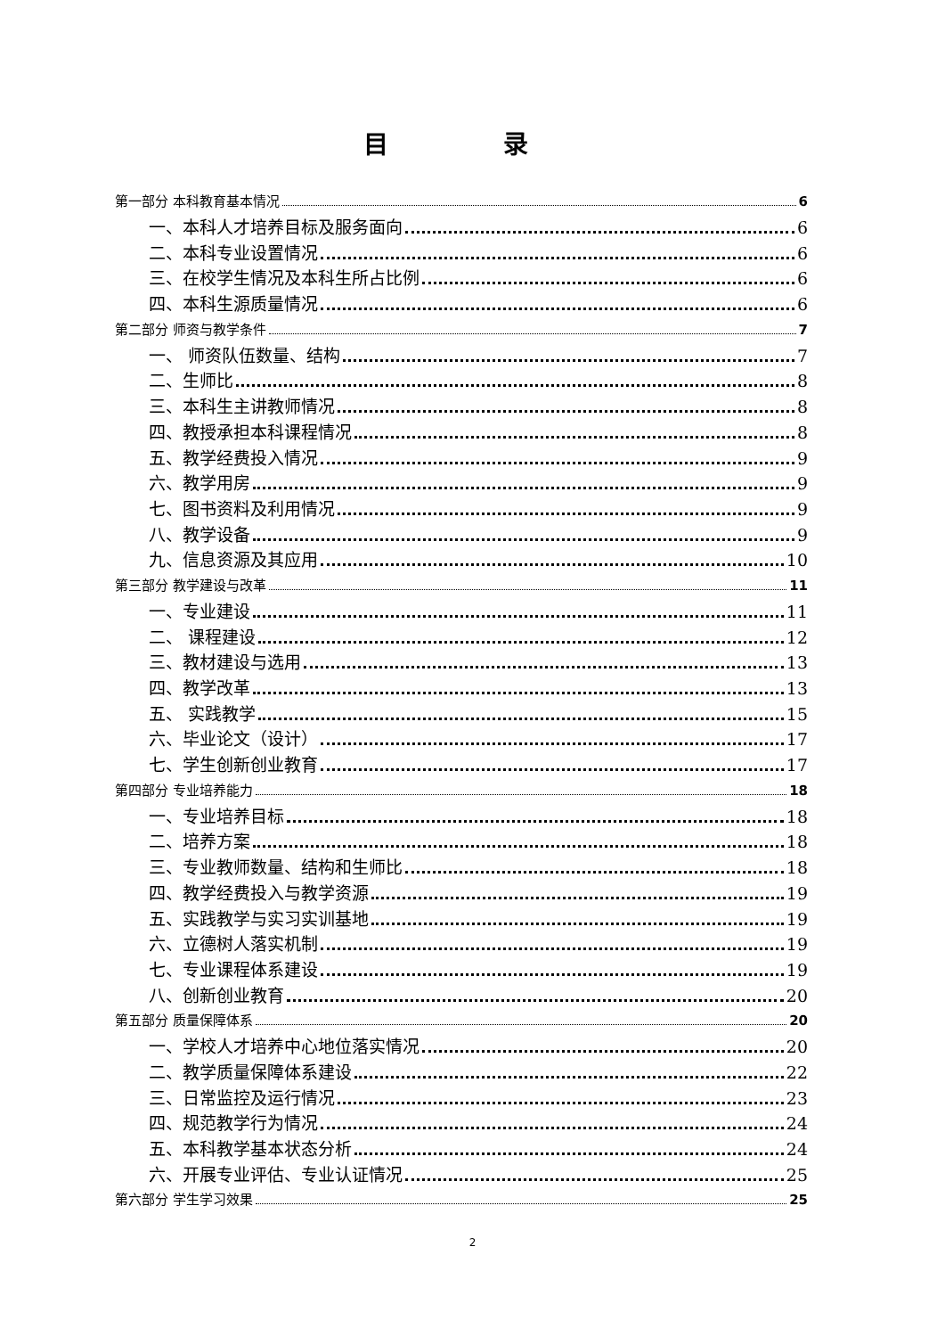目 录
第一部分 本科教育基本情况 6
一、本科人才培养目标及服务面向 6
二、本科专业设置情况 6
三、在校学生情况及本科生所占比例 6
四、本科生源质量情况 6
第二部分 师资与教学条件 7
一、 师资队伍数量、结构 7
二、生师比 8
三、本科生主讲教师情况 8
四、教授承担本科课程情况 8
五、教学经费投入情况 9
六、教学用房 9
七、图书资料及利用情况 9
八、教学设备 9
九、信息资源及其应用 10
第三部分 教学建设与改革 11
一、专业建设 11
二、 课程建设 12
三、教材建设与选用 13
四、教学改革 13
五、 实践教学 15
六、毕业论文（设计） 17
七、学生创新创业教育 17
第四部分 专业培养能力 18
一、专业培养目标 18
二、培养方案 18
三、专业教师数量、结构和生师比 18
四、教学经费投入与教学资源 19
五、实践教学与实习实训基地 19
六、立德树人落实机制 19
七、专业课程体系建设 19
八、创新创业教育 20
第五部分 质量保障体系 20
一、学校人才培养中心地位落实情况 20
二、教学质量保障体系建设 22
三、日常监控及运行情况 23
四、规范教学行为情况 24
五、本科教学基本状态分析 24
六、开展专业评估、专业认证情况 25
第六部分 学生学习效果 25
2